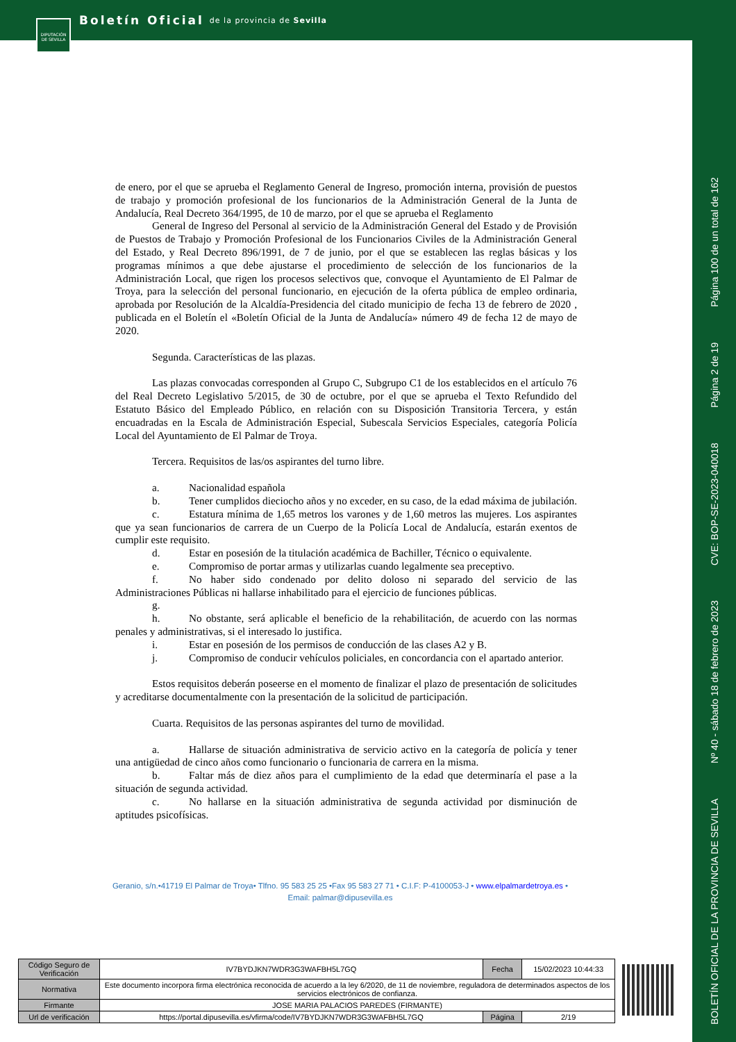Boletín Oficial de la provincia de Sevilla
DIPUTACIÓN DE SEVILLA
BOLETÍN OFICIAL DE LA PROVINCIA DE SEVILLA Nº 40 - sábado 18 de febrero de 2023 CVE: BOP-SE-2023-040018 Página 2 de 19 Página 100 de un total de 162
de enero, por el que se aprueba el Reglamento General de Ingreso, promoción interna, provisión de puestos de trabajo y promoción profesional de los funcionarios de la Administración General de la Junta de Andalucía, Real Decreto 364/1995, de 10 de marzo, por el que se aprueba el Reglamento
General de Ingreso del Personal al servicio de la Administración General del Estado y de Provisión de Puestos de Trabajo y Promoción Profesional de los Funcionarios Civiles de la Administración General del Estado, y Real Decreto 896/1991, de 7 de junio, por el que se establecen las reglas básicas y los programas mínimos a que debe ajustarse el procedimiento de selección de los funcionarios de la Administración Local, que rigen los procesos selectivos que, convoque el Ayuntamiento de El Palmar de Troya, para la selección del personal funcionario, en ejecución de la oferta pública de empleo ordinaria, aprobada por Resolución de la Alcaldía-Presidencia del citado municipio de fecha 13 de febrero de 2020 , publicada en el Boletín el «Boletín Oficial de la Junta de Andalucía» número 49 de fecha 12 de mayo de 2020.
Segunda. Características de las plazas.
Las plazas convocadas corresponden al Grupo C, Subgrupo C1 de los establecidos en el artículo 76 del Real Decreto Legislativo 5/2015, de 30 de octubre, por el que se aprueba el Texto Refundido del Estatuto Básico del Empleado Público, en relación con su Disposición Transitoria Tercera, y están encuadradas en la Escala de Administración Especial, Subescala Servicios Especiales, categoría Policía Local del Ayuntamiento de El Palmar de Troya.
Tercera. Requisitos de las/os aspirantes del turno libre.
a. Nacionalidad española
b. Tener cumplidos dieciocho años y no exceder, en su caso, de la edad máxima de jubilación.
c. Estatura mínima de 1,65 metros los varones y de 1,60 metros las mujeres. Los aspirantes que ya sean funcionarios de carrera de un Cuerpo de la Policía Local de Andalucía, estarán exentos de cumplir este requisito.
d. Estar en posesión de la titulación académica de Bachiller, Técnico o equivalente.
e. Compromiso de portar armas y utilizarlas cuando legalmente sea preceptivo.
f. No haber sido condenado por delito doloso ni separado del servicio de las Administraciones Públicas ni hallarse inhabilitado para el ejercicio de funciones públicas.
g.
h. No obstante, será aplicable el beneficio de la rehabilitación, de acuerdo con las normas penales y administrativas, si el interesado lo justifica.
i. Estar en posesión de los permisos de conducción de las clases A2 y B.
j. Compromiso de conducir vehículos policiales, en concordancia con el apartado anterior.
Estos requisitos deberán poseerse en el momento de finalizar el plazo de presentación de solicitudes y acreditarse documentalmente con la presentación de la solicitud de participación.
Cuarta. Requisitos de las personas aspirantes del turno de movilidad.
a. Hallarse de situación administrativa de servicio activo en la categoría de policía y tener una antigüedad de cinco años como funcionario o funcionaria de carrera en la misma.
b. Faltar más de diez años para el cumplimiento de la edad que determinaría el pase a la situación de segunda actividad.
c. No hallarse en la situación administrativa de segunda actividad por disminución de aptitudes psicofísicas.
Geranio, s/n.•41719 El Palmar de Troya• Tlfno. 95 583 25 25 •Fax 95 583 27 71 • C.I.F: P-4100053-J • www.elpalmardetroya.es •
Email: palmar@dipusevilla.es
| Código Seguro de Verificación | IV7BYDJKN7WDR3G3WAFBH5L7GQ | Fecha | 15/02/2023 10:44:33 |
| Normativa | Este documento incorpora firma electrónica reconocida de acuerdo a la ley 6/2020, de 11 de noviembre, reguladora de determinados aspectos de los servicios electrónicos de confianza. | | |
| Firmante | JOSE MARIA PALACIOS PAREDES (FIRMANTE) | | |
| Url de verificación | https://portal.dipusevilla.es/vfirma/code/IV7BYDJKN7WDR3G3WAFBH5L7GQ | Página | 2/19 |